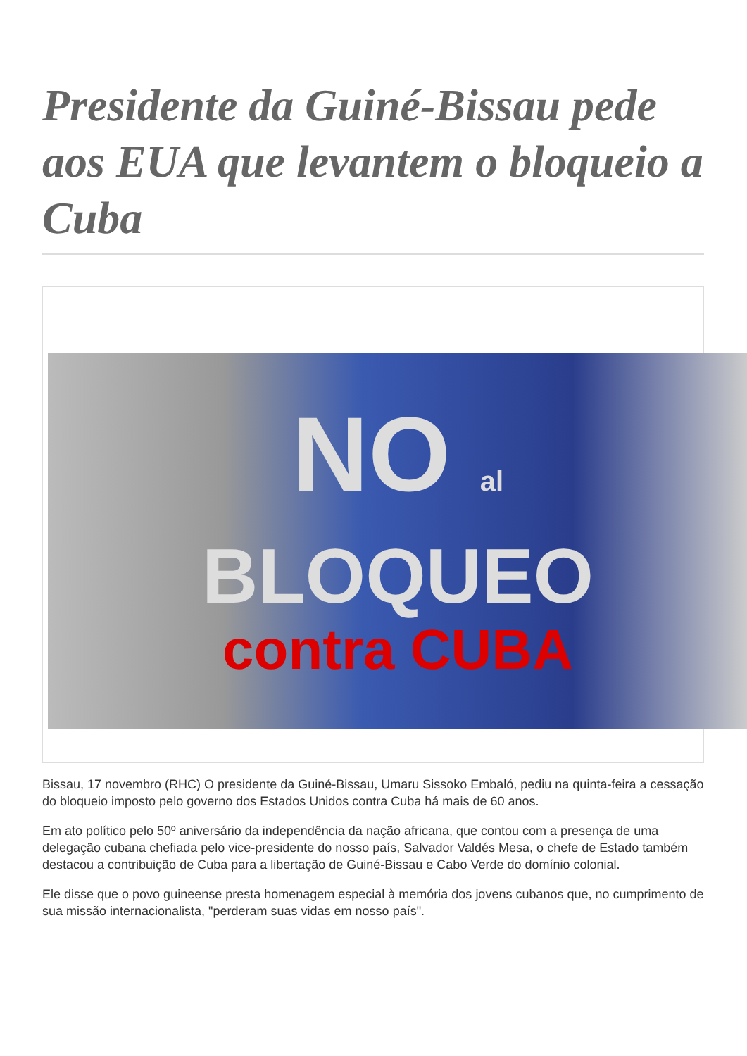Presidente da Guiné-Bissau pede aos EUA que levantem o bloqueio a Cuba
NO al
BLOQUEO
contra CUBA
Bissau, 17 novembro (RHC) O presidente da Guiné-Bissau, Umaru Sissoko Embaló, pediu na quinta-feira a cessação do bloqueio imposto pelo governo dos Estados Unidos contra Cuba há mais de 60 anos.
Em ato político pelo 50º aniversário da independência da nação africana, que contou com a presença de uma delegação cubana chefiada pelo vice-presidente do nosso país, Salvador Valdés Mesa, o chefe de Estado também destacou a contribuição de Cuba para a libertação de Guiné-Bissau e Cabo Verde do domínio colonial.
Ele disse que o povo guineense presta homenagem especial à memória dos jovens cubanos que, no cumprimento de sua missão internacionalista, "perderam suas vidas em nosso país".